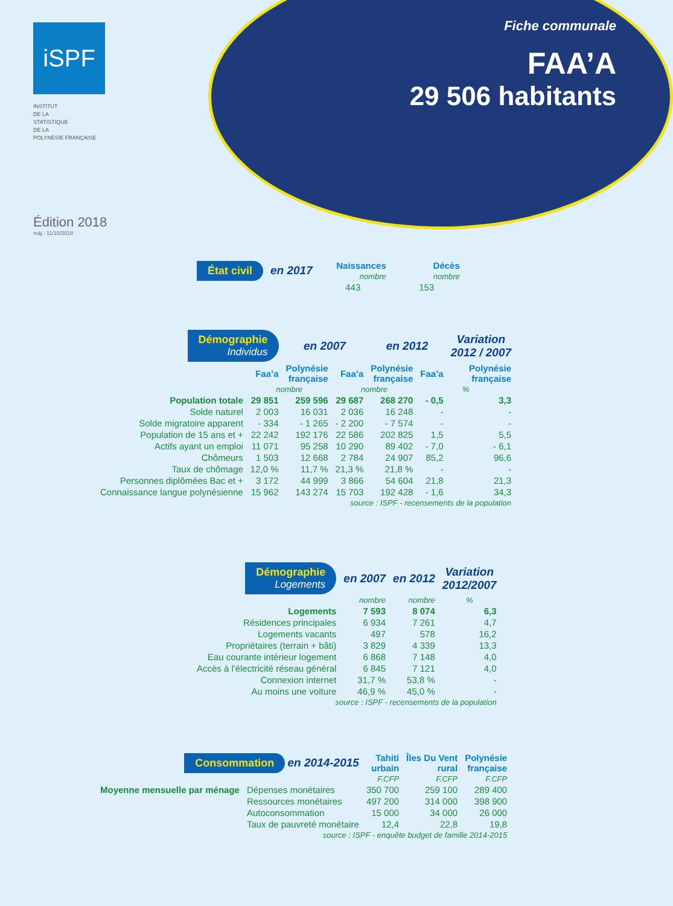iSPF
INSTITUT
DE LA
STATISTIQUE
DE LA
POLYNÉSIE FRANÇAISE
Fiche communale
FAA’A
29 506 habitants
Édition 2018
màj : 11/10/2018
| État civil | en 2017 | Naissances nombre | Décès nombre |
| | | 443 | 153 |
| Démographie Individus | | en 2007 | | en 2012 | | Variation 2012 / 2007 |
| | Faa’a | Polynésie française | Faa’a | Polynésie française | Faa’a | Polynésie française |
| | nombre | | nombre | | % | |
| Population totale | 29 851 | 259 596 | 29 687 | 268 270 | - 0,5 | 3,3 |
| Solde naturel | 2 003 | 16 031 | 2 036 | 16 248 | - | - |
| Solde migratoire apparent | - 334 | - 1 265 | - 2 200 | - 7 574 | - | - |
| Population de 15 ans et + | 22 242 | 192 176 | 22 586 | 202 825 | 1,5 | 5,5 |
| Actifs ayant un emploi | 11 071 | 95 258 | 10 290 | 89 402 | - 7,0 | - 6,1 |
| Chômeurs | 1 503 | 12 668 | 2 784 | 24 907 | 85,2 | 96,6 |
| Taux de chômage | 12,0 % | 11,7 % | 21,3 % | 21,8 % | - | - |
| Personnes diplômées Bac et + | 3 172 | 44 999 | 3 866 | 54 604 | 21,8 | 21,3 |
| Connaissance langue polynésienne | 15 962 | 143 274 | 15 703 | 192 428 | - 1,6 | 34,3 |
| source : ISPF - recensements de la population | | | | | | |
| Démographie Logements | en 2007 | en 2012 | Variation 2012/2007 |
| | nombre | nombre | % |
| Logements | 7 593 | 8 074 | 6,3 |
| Résidences principales | 6 934 | 7 261 | 4,7 |
| Logements vacants | 497 | 578 | 16,2 |
| Propriétaires (terrain + bâti) | 3 829 | 4 339 | 13,3 |
| Eau courante intérieur logement | 6 868 | 7 148 | 4,0 |
| Accès à l'électricité réseau général | 6 845 | 7 121 | 4,0 |
| Connexion internet | 31,7 % | 53,8 % | - |
| Au moins une voiture | 46,9 % | 45,0 % | - |
| source : ISPF - recensements de la population | | | |
| Consommation en 2014-2015 | | Tahiti urbain | Îles Du Vent rural | Polynésie française |
| | | F.CFP | F.CFP | F.CFP |
| Moyenne mensuelle par ménage | Dépenses monétaires | 350 700 | 259 100 | 289 400 |
| | Ressources monétaires | 497 200 | 314 000 | 398 900 |
| | Autoconsommation | 15 000 | 34 000 | 26 000 |
| | Taux de pauvreté monétaire | 12,4 | 22,8 | 19,8 |
| source : ISPF - enquête budget de famille 2014-2015 | | | | |